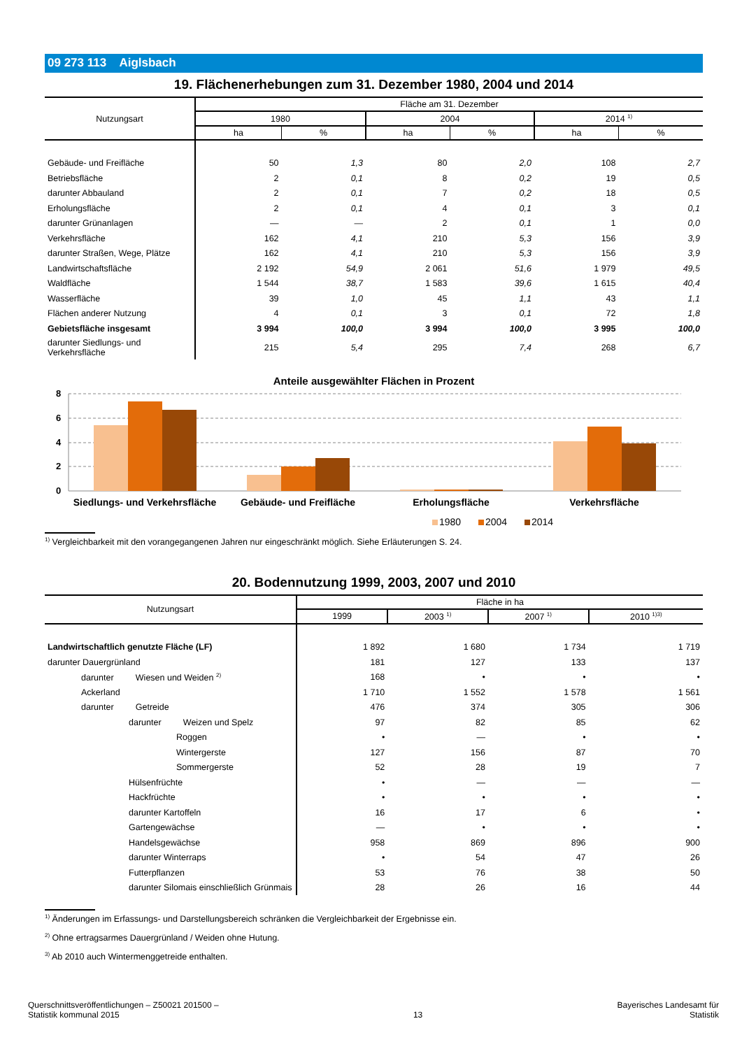09 273 113 Aiglsbach
19. Flächenerhebungen zum 31. Dezember 1980, 2004 und 2014
| Nutzungsart | Fläche am 31. Dezember | | | | | |
| --- | --- | --- | --- | --- | --- | --- |
| | 1980 | | 2004 | | 2014 <sup>1)</sup> | |
| | ha | % | ha | % | ha | % |
| Gebäude- und Freifläche | 50 | 1,3 | 80 | 2,0 | 108 | 2,7 |
| Betriebsfläche | 2 | 0,1 | 8 | 0,2 | 19 | 0,5 |
| darunter Abbauland | 2 | 0,1 | 7 | 0,2 | 18 | 0,5 |
| Erholungsfläche | 2 | 0,1 | 4 | 0,1 | 3 | 0,1 |
| darunter Grünanlagen | — | — | 2 | 0,1 | 1 | 0,0 |
| Verkehrsfläche | 162 | 4,1 | 210 | 5,3 | 156 | 3,9 |
| darunter Straßen, Wege, Plätze | 162 | 4,1 | 210 | 5,3 | 156 | 3,9 |
| Landwirtschaftsfläche | 2 192 | 54,9 | 2 061 | 51,6 | 1 979 | 49,5 |
| Waldfläche | 1 544 | 38,7 | 1 583 | 39,6 | 1 615 | 40,4 |
| Wasserfläche | 39 | 1,0 | 45 | 1,1 | 43 | 1,1 |
| Flächen anderer Nutzung | 4 | 0,1 | 3 | 0,1 | 72 | 1,8 |
| Gebietsfläche insgesamt | 3 994 | 100,0 | 3 994 | 100,0 | 3 995 | 100,0 |
| darunter Siedlungs- und Verkehrsfläche | 215 | 5,4 | 295 | 7,4 | 268 | 6,7 |
Anteile ausgewählter Flächen in Prozent
8
6
4
2
0
Siedlungs- und Verkehrsfläche
Gebäude- und Freifläche
Erholungsfläche
Verkehrsfläche
1980
2004
2014
<sup>1)</sup> Vergleichbarkeit mit den vorangegangenen Jahren nur eingeschränkt möglich. Siehe Erläuterungen S. 24.
20. Bodennutzung 1999, 2003, 2007 und 2010
| Nutzungsart | Fläche in ha | | | |
| --- | --- | --- | --- | --- |
| | 1999 | 2003 <sup>1)</sup> | 2007 <sup>1)</sup> | 2010 <sup>1)3)</sup> |
| Landwirtschaftlich genutzte Fläche (LF) | 1 892 | 1 680 | 1 734 | 1 719 |
| darunter Dauergrünland | 181 | 127 | 133 | 137 |
| darunter Wiesen und Weiden <sup>2)</sup> | 168 | • | • | • |
| Ackerland | 1 710 | 1 552 | 1 578 | 1 561 |
| darunter Getreide | 476 | 374 | 305 | 306 |
| darunter Weizen und Spelz | 97 | 82 | 85 | 62 |
| Roggen | • | — | • | • |
| Wintergerste | 127 | 156 | 87 | 70 |
| Sommergerste | 52 | 28 | 19 | 7 |
| Hülsenfrüchte | • | — | — | — |
| Hackfrüchte | • | • | • | • |
| darunter Kartoffeln | 16 | 17 | 6 | • |
| Gartengewächse | — | • | • | • |
| Handelsgewächse | 958 | 869 | 896 | 900 |
| darunter Winterraps | • | 54 | 47 | 26 |
| Futterpflanzen | 53 | 76 | 38 | 50 |
| darunter Silomais einschließlich Grünmais | 28 | 26 | 16 | 44 |
<sup>1)</sup> Änderungen im Erfassungs- und Darstellungsbereich schränken die Vergleichbarkeit der Ergebnisse ein.
<sup>2)</sup> Ohne ertragsarmes Dauergrünland / Weiden ohne Hutung.
<sup>3)</sup> Ab 2010 auch Wintermenggetreide enthalten.
Querschnittsveröffentlichungen – Z50021 201500 –
Statistik kommunal 2015
13
Bayerisches Landesamt für
Statistik